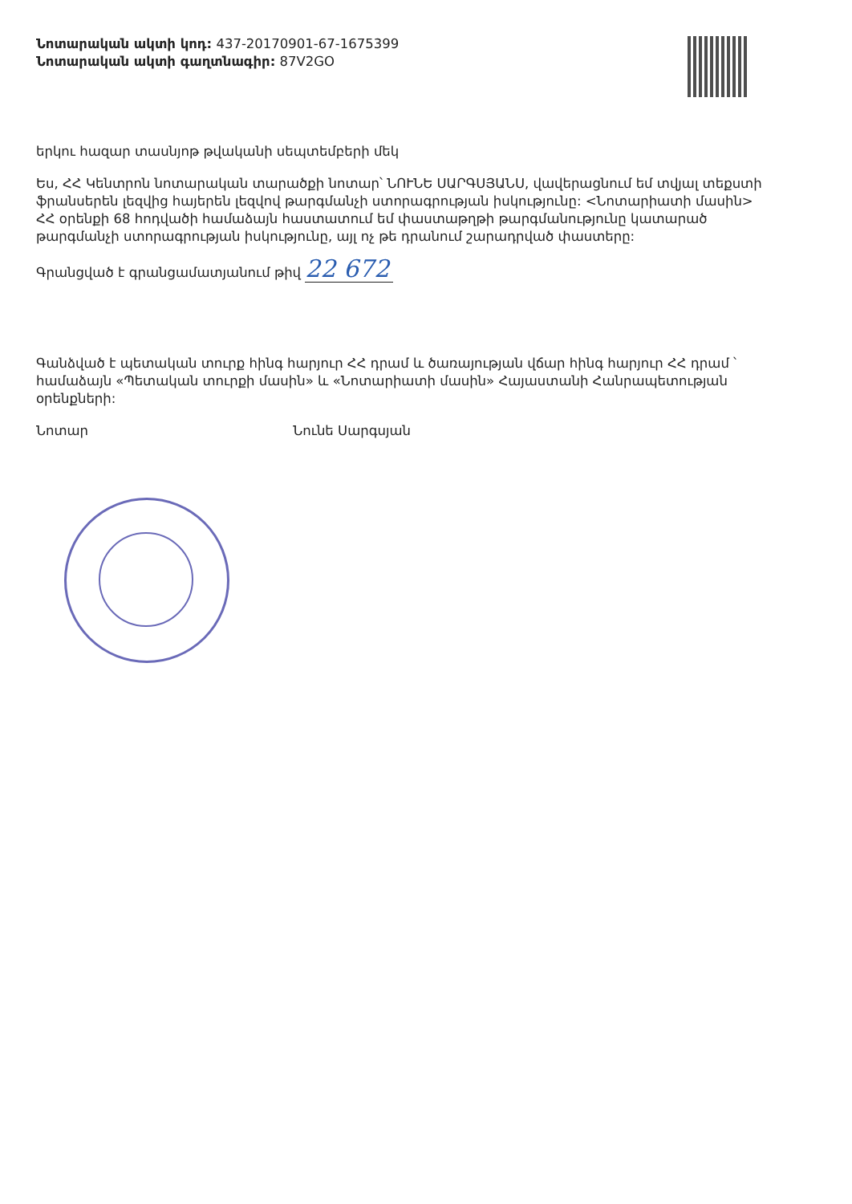Նոտարական ակտի կոդ: 437-20170901-67-1675399
Նոտարական ակտի գաղտնագիր: 87V2GO
երկու հազար տասնյոթ թվականի սեպտեմբերի մեկ
Ես, ՀՀ Կենտրոն նոտարական տարածքի նոտար՝ ՆՈՒՆԵ ՍԱՐԳՍՅԱՆՍ, վավերացնում եմ տվյալ տեքստի ֆրանսերեն լեզվից հայերեն լեզվով թարգմանչի ստորագրության իսկությունը: <Նոտարիատի մասին> ՀՀ օրենքի 68 հոդվածի համաձայն հաստատում եմ փաստաթղթի թարգմանությունը կատարած թարգմանչի ստորագրության իսկությունը, այլ ոչ թե դրանում շարադրված փաստերը:
Գրանցված է գրանցամատյանում թիվ 22 672
Գանձված է պետական տուրք հինգ հարյուր ՀՀ դրամ և ծառայության վճար հինգ հարյուր ՀՀ դրամ ՝ համաձայն «Պետական տուրքի մասին» և «Նոտարիատի մասին» Հայաստանի Հանրապետության օրենքների:
Նոտար Նունե Սարգսյան